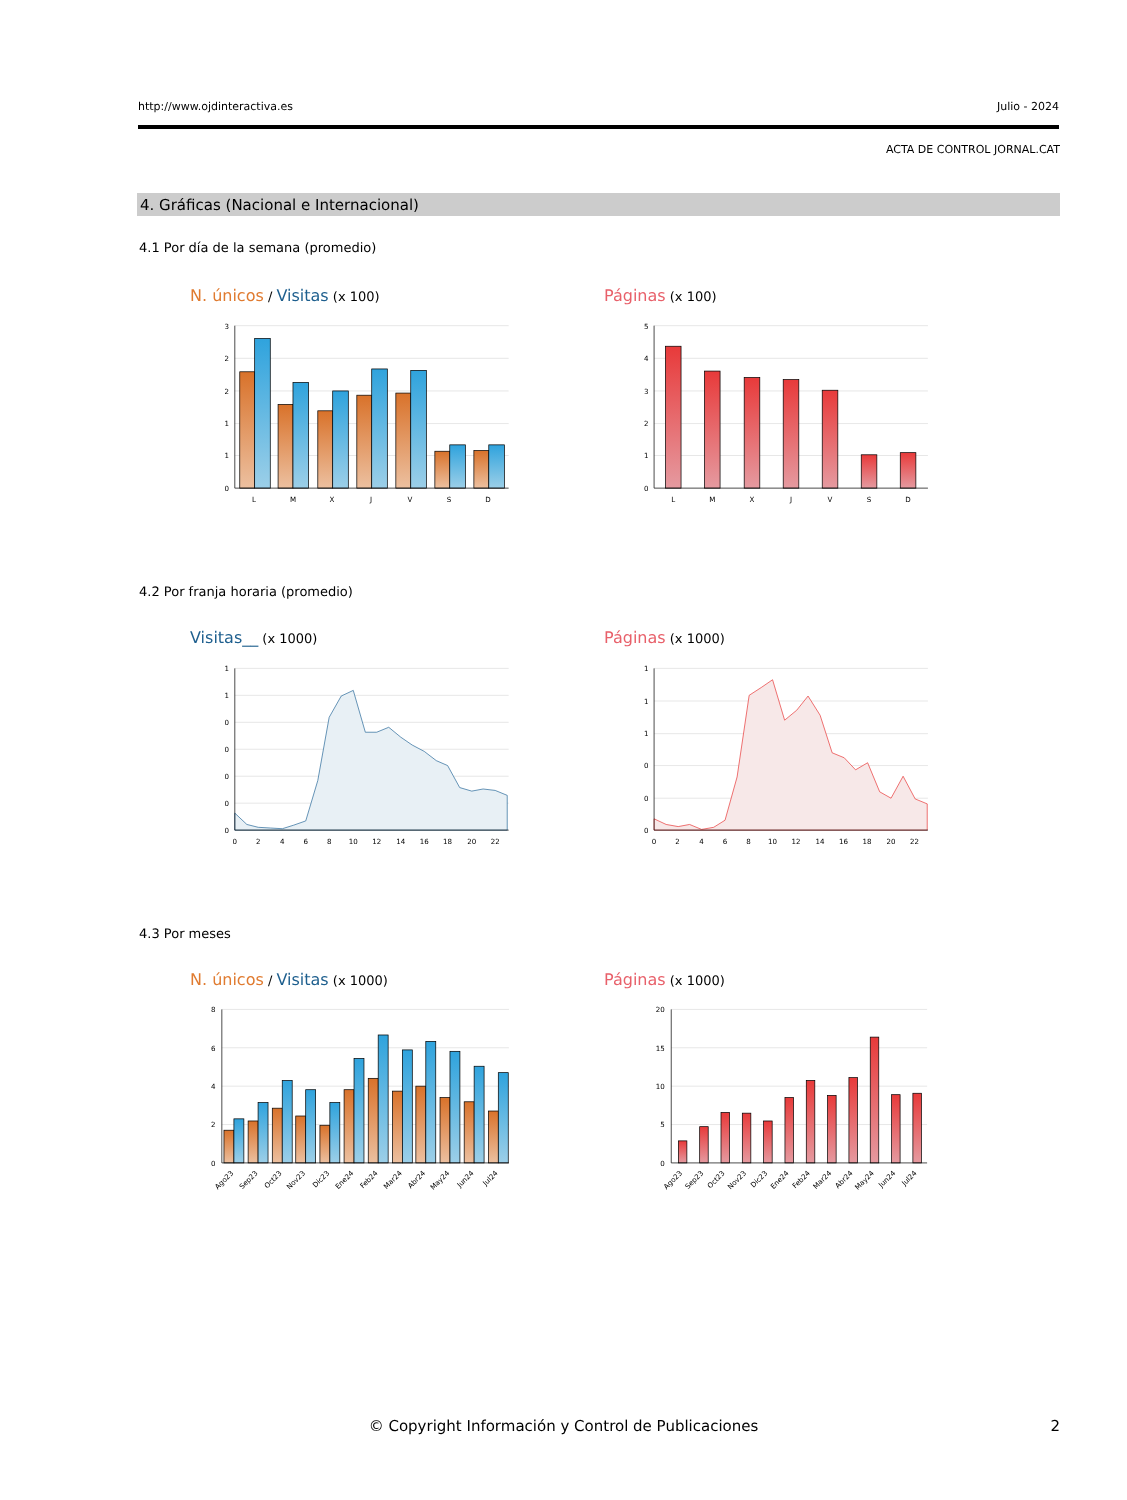http://www.ojdinteractiva.es Julio - 2024
ACTA DE CONTROL JORNAL.CAT
4. Gráficas (Nacional e Internacional)
4.1 Por día de la semana (promedio)
N. únicos / Visitas (x 100) Páginas (x 100)
3
2
2
1
1
0
L
M
X
J
V
S
D
5
4
3
2
1
0
L
M
X
J
V
S
D
4.2 Por franja horaria (promedio)
Visitas__ (x 1000) Páginas (x 1000)
1
1
0
0
0
0
0
0
2
4
6
8
10
12
14
16
18
20
22
1
1
1
0
0
0
0
2
4
6
8
10
12
14
16
18
20
22
4.3 Por meses
N. únicos / Visitas (x 1000) Páginas (x 1000)
8
6
4
2
0
Ago23
Sep23
Oct23
Nov23
Dic23
Ene24
Feb24
Mar24
Abr24
May24
Jun24
Jul24
20
15
10
5
0
Ago23
Sep23
Oct23
Nov23
Dic23
Ene24
Feb24
Mar24
Abr24
May24
Jun24
Jul24
© Copyright Información y Control de Publicaciones 2